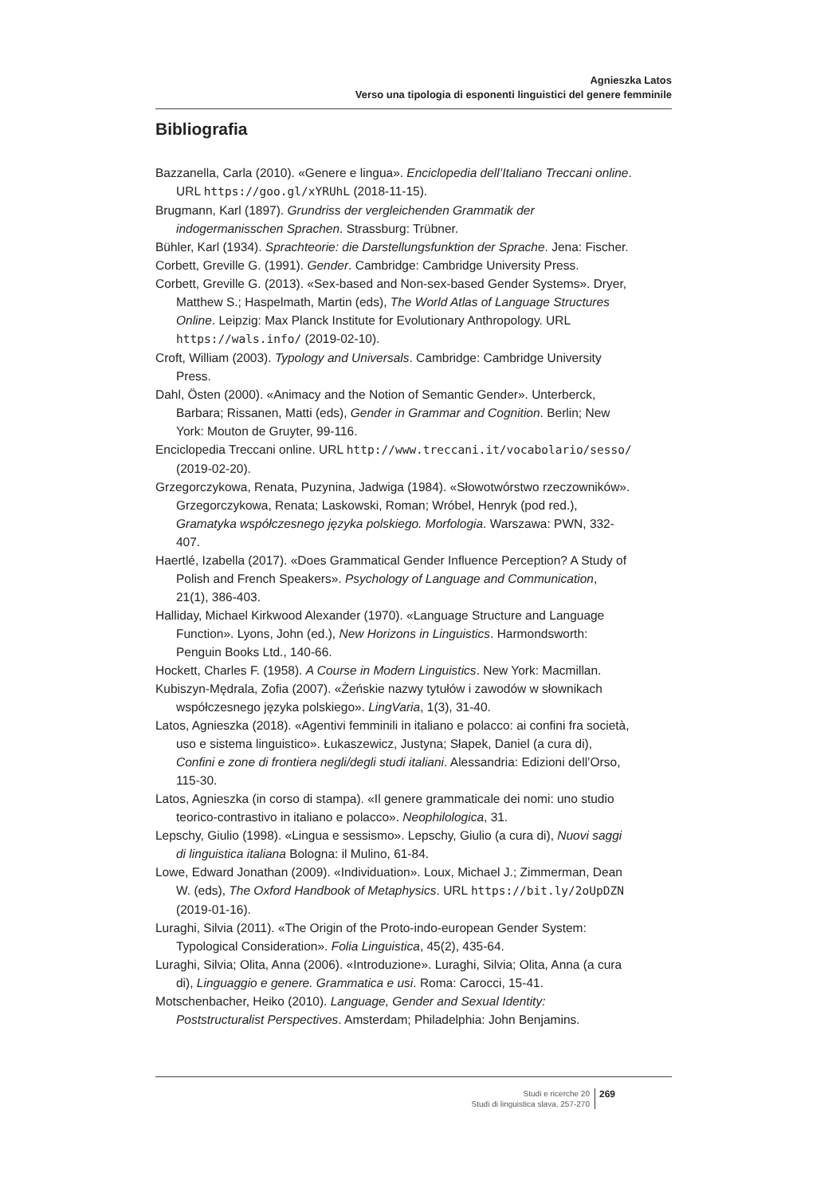Agnieszka Latos
Verso una tipologia di esponenti linguistici del genere femminile
Bibliografia
Bazzanella, Carla (2010). «Genere e lingua». Enciclopedia dell’Italiano Treccani online. URL https://goo.gl/xYRUhL (2018-11-15).
Brugmann, Karl (1897). Grundriss der vergleichenden Grammatik der indogermanisschen Sprachen. Strassburg: Trübner.
Bühler, Karl (1934). Sprachteorie: die Darstellungsfunktion der Sprache. Jena: Fischer.
Corbett, Greville G. (1991). Gender. Cambridge: Cambridge University Press.
Corbett, Greville G. (2013). «Sex-based and Non-sex-based Gender Systems». Dryer, Matthew S.; Haspelmath, Martin (eds), The World Atlas of Language Structures Online. Leipzig: Max Planck Institute for Evolutionary Anthropology. URL https://wals.info/ (2019-02-10).
Croft, William (2003). Typology and Universals. Cambridge: Cambridge University Press.
Dahl, Östen (2000). «Animacy and the Notion of Semantic Gender». Unterberck, Barbara; Rissanen, Matti (eds), Gender in Grammar and Cognition. Berlin; New York: Mouton de Gruyter, 99-116.
Enciclopedia Treccani online. URL http://www.treccani.it/vocabolario/sesso/ (2019-02-20).
Grzegorczykowa, Renata, Puzynina, Jadwiga (1984). «Słowotwórstwo rzeczowników». Grzegorczykowa, Renata; Laskowski, Roman; Wróbel, Henryk (pod red.), Gramatyka współczesnego języka polskiego. Morfologia. Warszawa: PWN, 332-407.
Haertlé, Izabella (2017). «Does Grammatical Gender Influence Perception? A Study of Polish and French Speakers». Psychology of Language and Communication, 21(1), 386-403.
Halliday, Michael Kirkwood Alexander (1970). «Language Structure and Language Function». Lyons, John (ed.), New Horizons in Linguistics. Harmondsworth: Penguin Books Ltd., 140-66.
Hockett, Charles F. (1958). A Course in Modern Linguistics. New York: Macmillan.
Kubiszyn-Mędrala, Zofia (2007). «Żeńskie nazwy tytułów i zawodów w słownikach współczesnego języka polskiego». LingVaria, 1(3), 31-40.
Latos, Agnieszka (2018). «Agentivi femminili in italiano e polacco: ai confini fra società, uso e sistema linguistico». Łukaszewicz, Justyna; Słapek, Daniel (a cura di), Confini e zone di frontiera negli/degli studi italiani. Alessandria: Edizioni dell’Orso, 115-30.
Latos, Agnieszka (in corso di stampa). «Il genere grammaticale dei nomi: uno studio teorico-contrastivo in italiano e polacco». Neophilologica, 31.
Lepschy, Giulio (1998). «Lingua e sessismo». Lepschy, Giulio (a cura di), Nuovi saggi di linguistica italiana Bologna: il Mulino, 61-84.
Lowe, Edward Jonathan (2009). «Individuation». Loux, Michael J.; Zimmerman, Dean W. (eds), The Oxford Handbook of Metaphysics. URL https://bit.ly/2oUpDZN (2019-01-16).
Luraghi, Silvia (2011). «The Origin of the Proto-indo-european Gender System: Typological Consideration». Folia Linguistica, 45(2), 435-64.
Luraghi, Silvia; Olita, Anna (2006). «Introduzione». Luraghi, Silvia; Olita, Anna (a cura di), Linguaggio e genere. Grammatica e usi. Roma: Carocci, 15-41.
Motschenbacher, Heiko (2010). Language, Gender and Sexual Identity: Poststructuralist Perspectives. Amsterdam; Philadelphia: John Benjamins.
Studi e ricerche 20
Studi di linguistica slava, 257-270
269